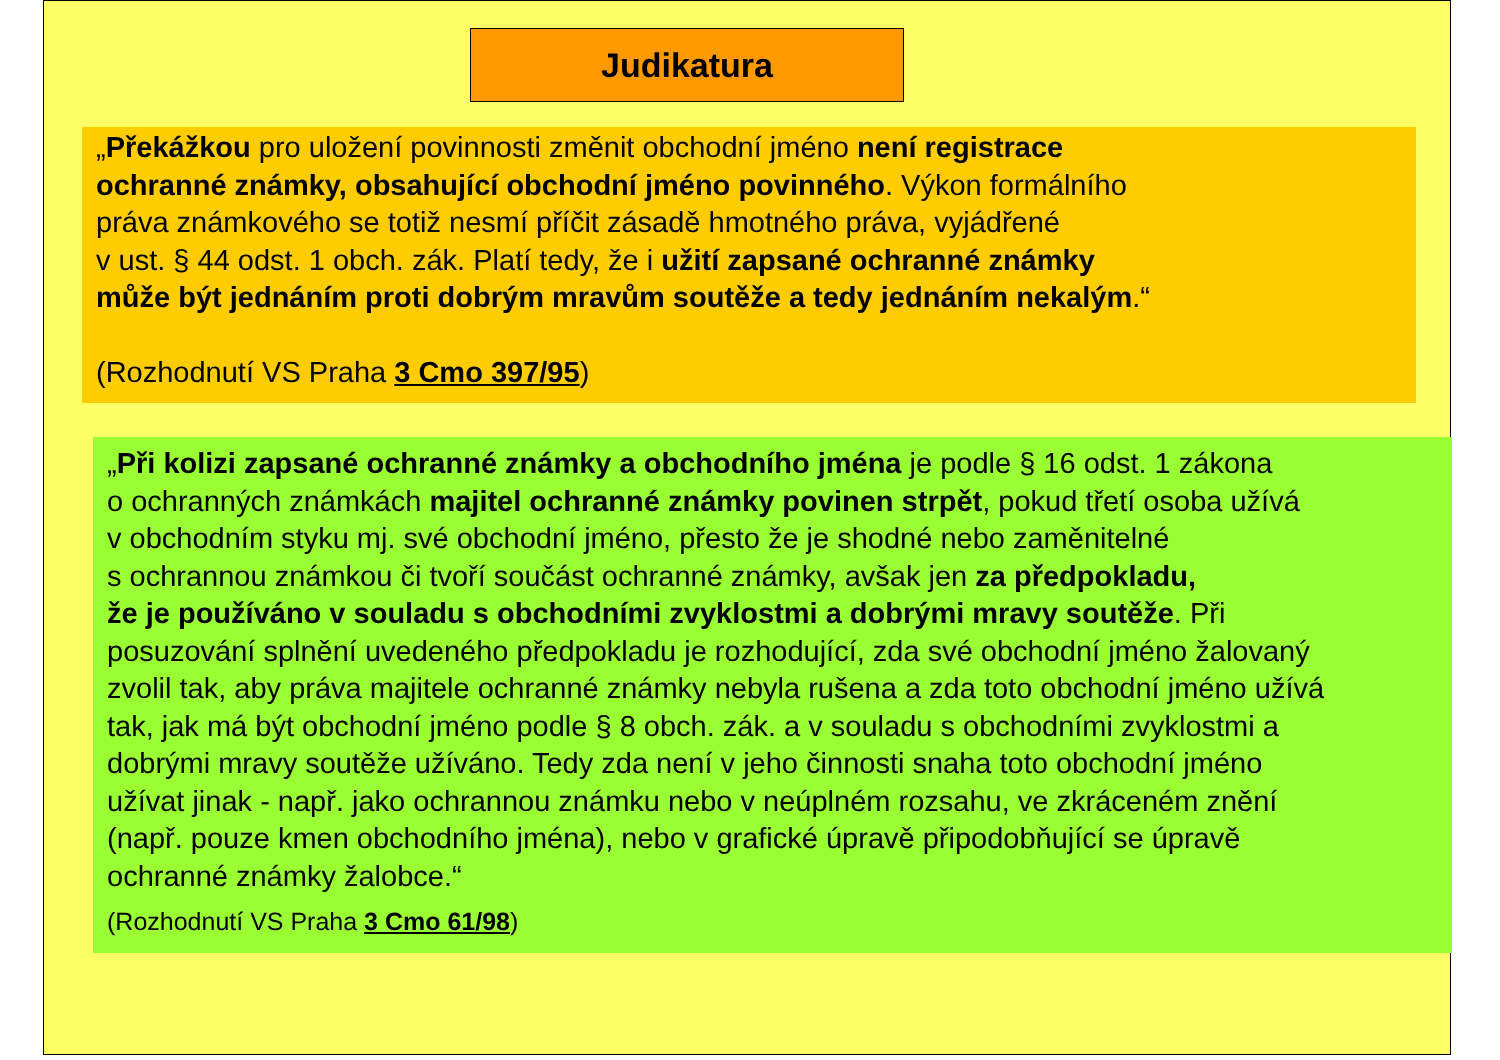Judikatura
„Překážkou pro uložení povinnosti změnit obchodní jméno není registrace
ochranné známky, obsahující obchodní jméno povinného. Výkon formálního
práva známkového se totiž nesmí příčit zásadě hmotného práva, vyjádřené
v ust. § 44 odst. 1 obch. zák. Platí tedy, že i užití zapsané ochranné známky
může být jednáním proti dobrým mravům soutěže a tedy jednáním nekalým.“
(Rozhodnutí VS Praha 3 Cmo 397/95)
„Při kolizi zapsané ochranné známky a obchodního jména je podle § 16 odst. 1 zákona
o ochranných známkách majitel ochranné známky povinen strpět, pokud třetí osoba užívá
v obchodním styku mj. své obchodní jméno, přesto že je shodné nebo zaměnitelné
s ochrannou známkou či tvoří součást ochranné známky, avšak jen za předpokladu,
že je používáno v souladu s obchodními zvyklostmi a dobrými mravy soutěže. Při
posuzování splnění uvedeného předpokladu je rozhodující, zda své obchodní jméno žalovaný
zvolil tak, aby práva majitele ochranné známky nebyla rušena a zda toto obchodní jméno užívá
tak, jak má být obchodní jméno podle § 8 obch. zák. a v souladu s obchodními zvyklostmi a
dobrými mravy soutěže užíváno. Tedy zda není v jeho činnosti snaha toto obchodní jméno
užívat jinak - např. jako ochrannou známku nebo v neúplném rozsahu, ve zkráceném znění
(např. pouze kmen obchodního jména), nebo v grafické úpravě připodobňující se úpravě
ochranné známky žalobce.“
(Rozhodnutí VS Praha 3 Cmo 61/98)